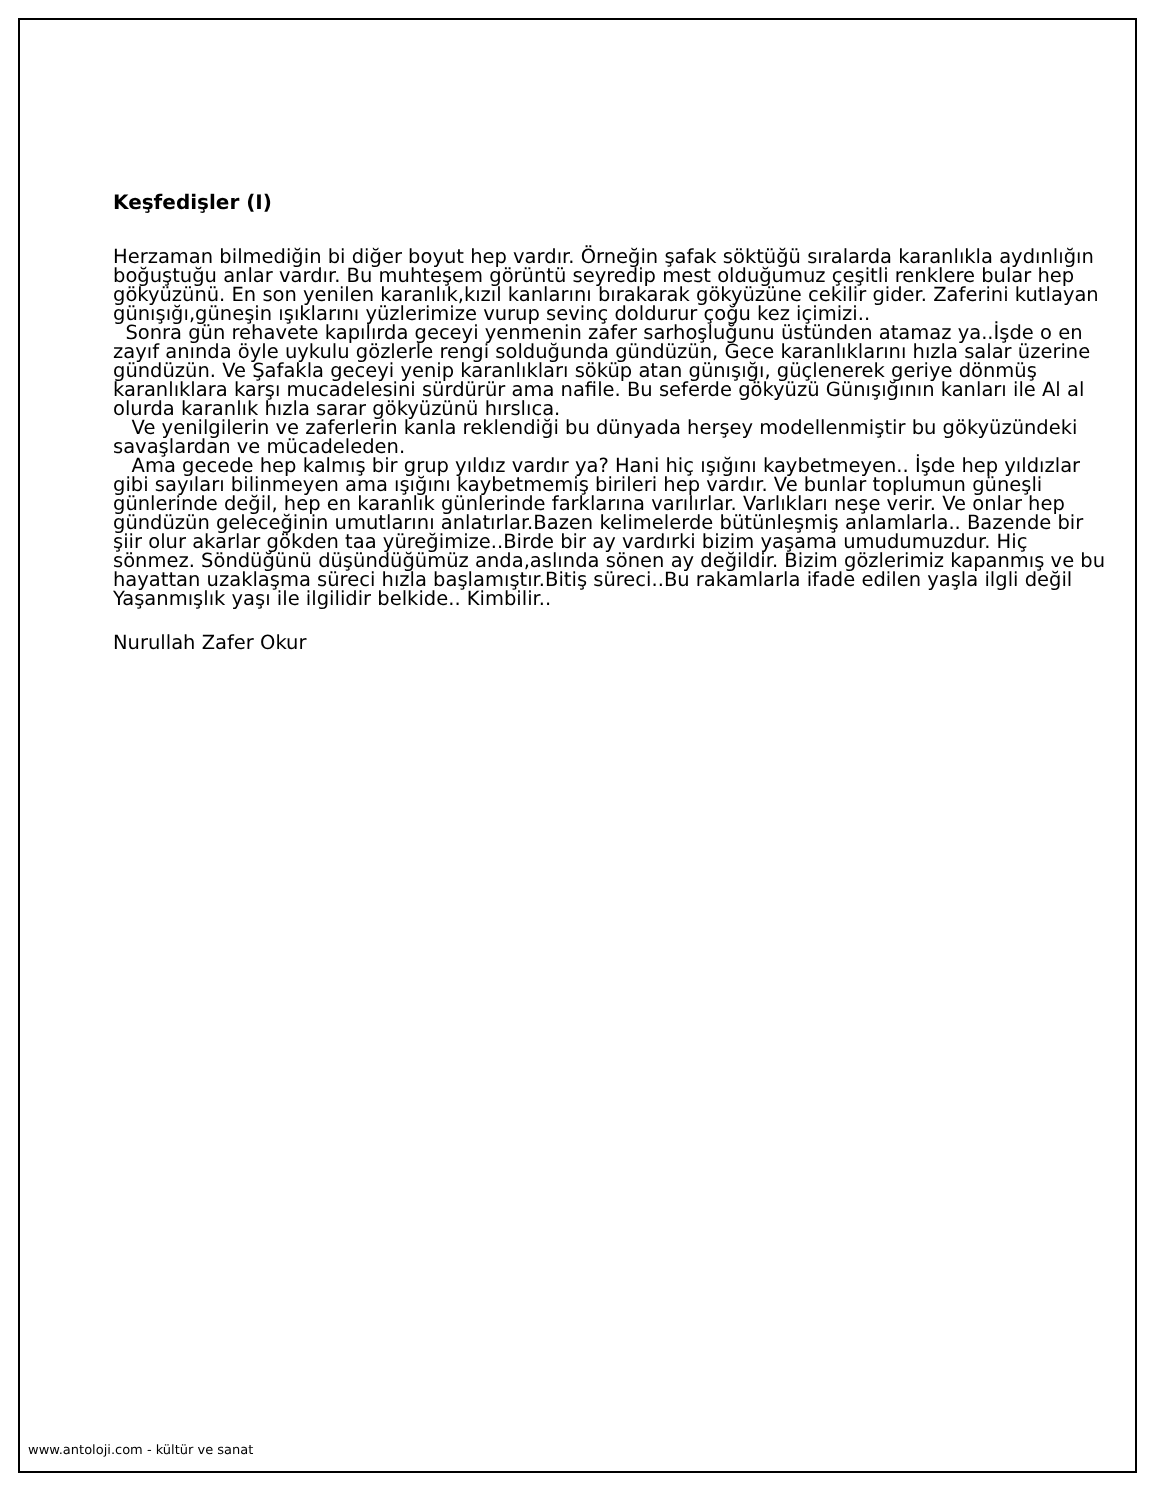Keşfedişler (I)
Herzaman bilmediğin bi diğer boyut hep vardır. Örneğin şafak söktüğü sıralarda karanlıkla aydınlığın boğuştuğu anlar vardır. Bu muhteşem görüntü seyredip mest olduğumuz çeşitli renklere bular hep gökyüzünü. En son yenilen karanlık,kızıl kanlarını bırakarak gökyüzüne cekilir gider. Zaferini kutlayan günışığı,güneşin ışıklarını yüzlerimize vurup sevinç doldurur çoğu kez içimizi..
Sonra gün rehavete kapılırda geceyi yenmenin zafer sarhoşluğunu üstünden atamaz ya..İşde o en zayıf anında öyle uykulu gözlerle rengi solduğunda gündüzün, Gece karanlıklarını hızla salar üzerine gündüzün. Ve Şafakla geceyi yenip karanlıkları söküp atan günışığı, güçlenerek geriye dönmüş karanlıklara karşı mucadelesini sürdürür ama nafile. Bu seferde gökyüzü Günışığının kanları ile Al al olurda karanlık hızla sarar gökyüzünü hırslıca.
Ve yenilgilerin ve zaferlerin kanla reklendiği bu dünyada herşey modellenmiştir bu gökyüzündeki savaşlardan ve mücadeleden.
Ama gecede hep kalmış bir grup yıldız vardır ya? Hani hiç ışığını kaybetmeyen.. İşde hep yıldızlar gibi sayıları bilinmeyen ama ışığını kaybetmemiş birileri hep vardır. Ve bunlar toplumun güneşli günlerinde değil, hep en karanlık günlerinde farklarına varılırlar. Varlıkları neşe verir. Ve onlar hep gündüzün geleceğinin umutlarını anlatırlar.Bazen kelimelerde bütünleşmiş anlamlarla.. Bazende bir şiir olur akarlar gökden taa yüreğimize..Birde bir ay vardırki bizim yaşama umudumuzdur. Hiç sönmez. Söndüğünü düşündüğümüz anda,aslında sönen ay değildir. Bizim gözlerimiz kapanmış ve bu hayattan uzaklaşma süreci hızla başlamıştır.Bitiş süreci..Bu rakamlarla ifade edilen yaşla ilgli değil Yaşanmışlık yaşı ile ilgilidir belkide.. Kimbilir..
Nurullah Zafer Okur
www.antoloji.com - kültür ve sanat